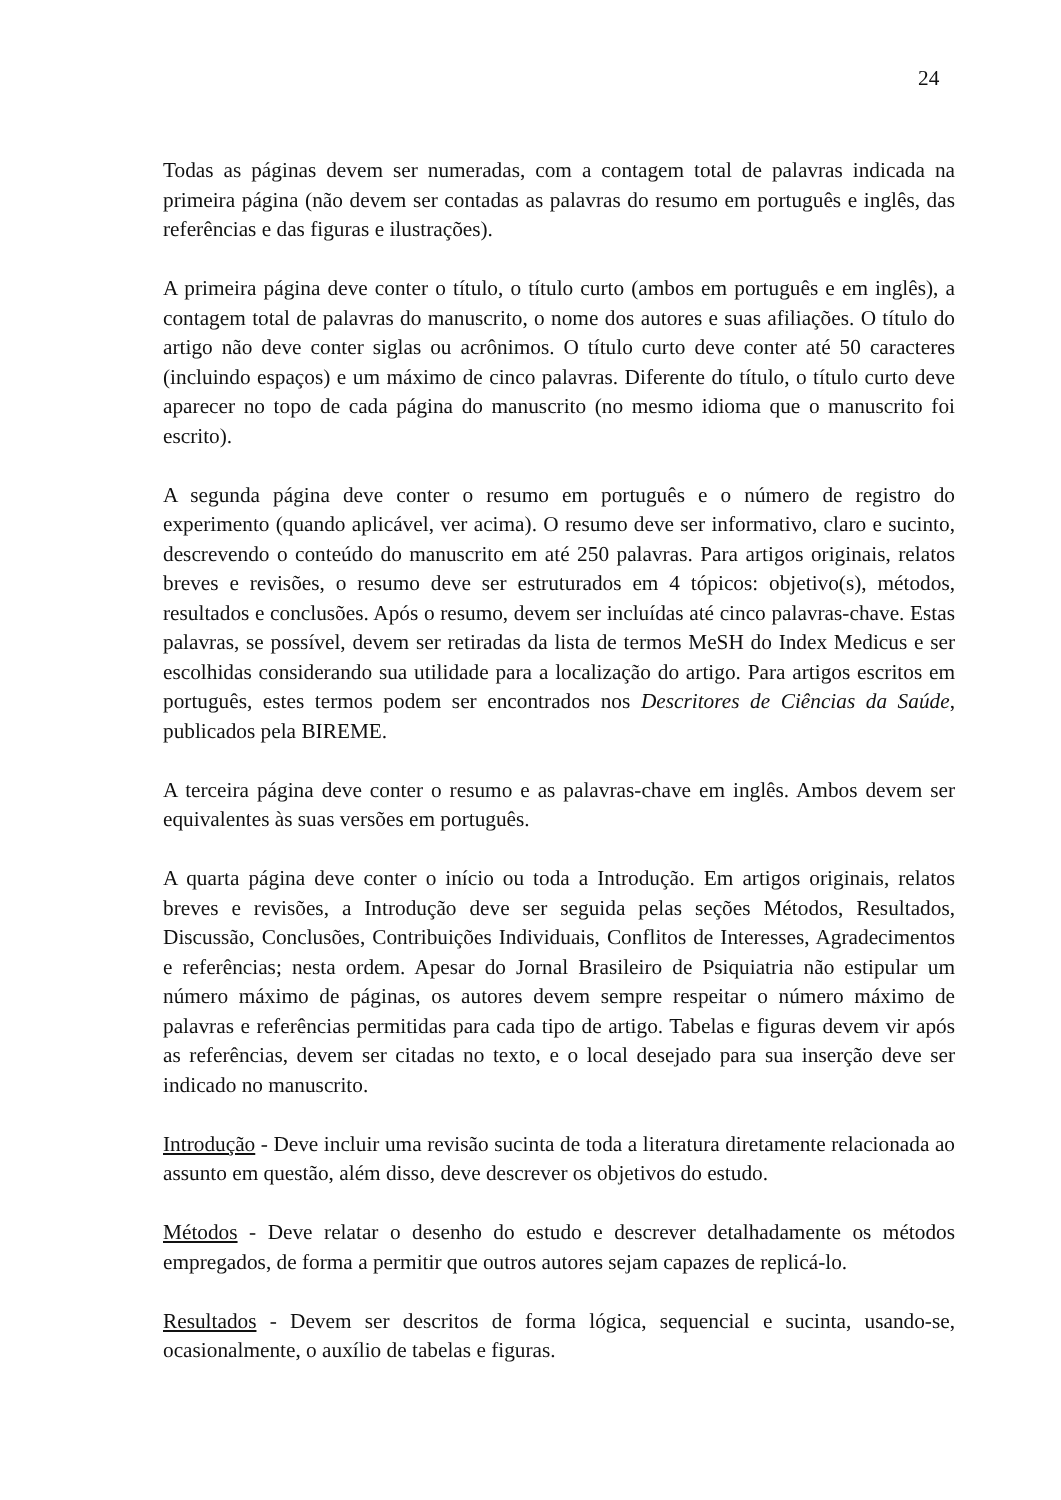24
Todas as páginas devem ser numeradas, com a contagem total de palavras indicada na primeira página (não devem ser contadas as palavras do resumo em português e inglês, das referências e das figuras e ilustrações).
A primeira página deve conter o título, o título curto (ambos em português e em inglês), a contagem total de palavras do manuscrito, o nome dos autores e suas afiliações. O título do artigo não deve conter siglas ou acrônimos. O título curto deve conter até 50 caracteres (incluindo espaços) e um máximo de cinco palavras. Diferente do título, o título curto deve aparecer no topo de cada página do manuscrito (no mesmo idioma que o manuscrito foi escrito).
A segunda página deve conter o resumo em português e o número de registro do experimento (quando aplicável, ver acima). O resumo deve ser informativo, claro e sucinto, descrevendo o conteúdo do manuscrito em até 250 palavras. Para artigos originais, relatos breves e revisões, o resumo deve ser estruturados em 4 tópicos: objetivo(s), métodos, resultados e conclusões. Após o resumo, devem ser incluídas até cinco palavras-chave. Estas palavras, se possível, devem ser retiradas da lista de termos MeSH do Index Medicus e ser escolhidas considerando sua utilidade para a localização do artigo. Para artigos escritos em português, estes termos podem ser encontrados nos Descritores de Ciências da Saúde, publicados pela BIREME.
A terceira página deve conter o resumo e as palavras-chave em inglês. Ambos devem ser equivalentes às suas versões em português.
A quarta página deve conter o início ou toda a Introdução. Em artigos originais, relatos breves e revisões, a Introdução deve ser seguida pelas seções Métodos, Resultados, Discussão, Conclusões, Contribuições Individuais, Conflitos de Interesses, Agradecimentos e referências; nesta ordem. Apesar do Jornal Brasileiro de Psiquiatria não estipular um número máximo de páginas, os autores devem sempre respeitar o número máximo de palavras e referências permitidas para cada tipo de artigo. Tabelas e figuras devem vir após as referências, devem ser citadas no texto, e o local desejado para sua inserção deve ser indicado no manuscrito.
Introdução - Deve incluir uma revisão sucinta de toda a literatura diretamente relacionada ao assunto em questão, além disso, deve descrever os objetivos do estudo.
Métodos - Deve relatar o desenho do estudo e descrever detalhadamente os métodos empregados, de forma a permitir que outros autores sejam capazes de replicá-lo.
Resultados - Devem ser descritos de forma lógica, sequencial e sucinta, usando-se, ocasionalmente, o auxílio de tabelas e figuras.